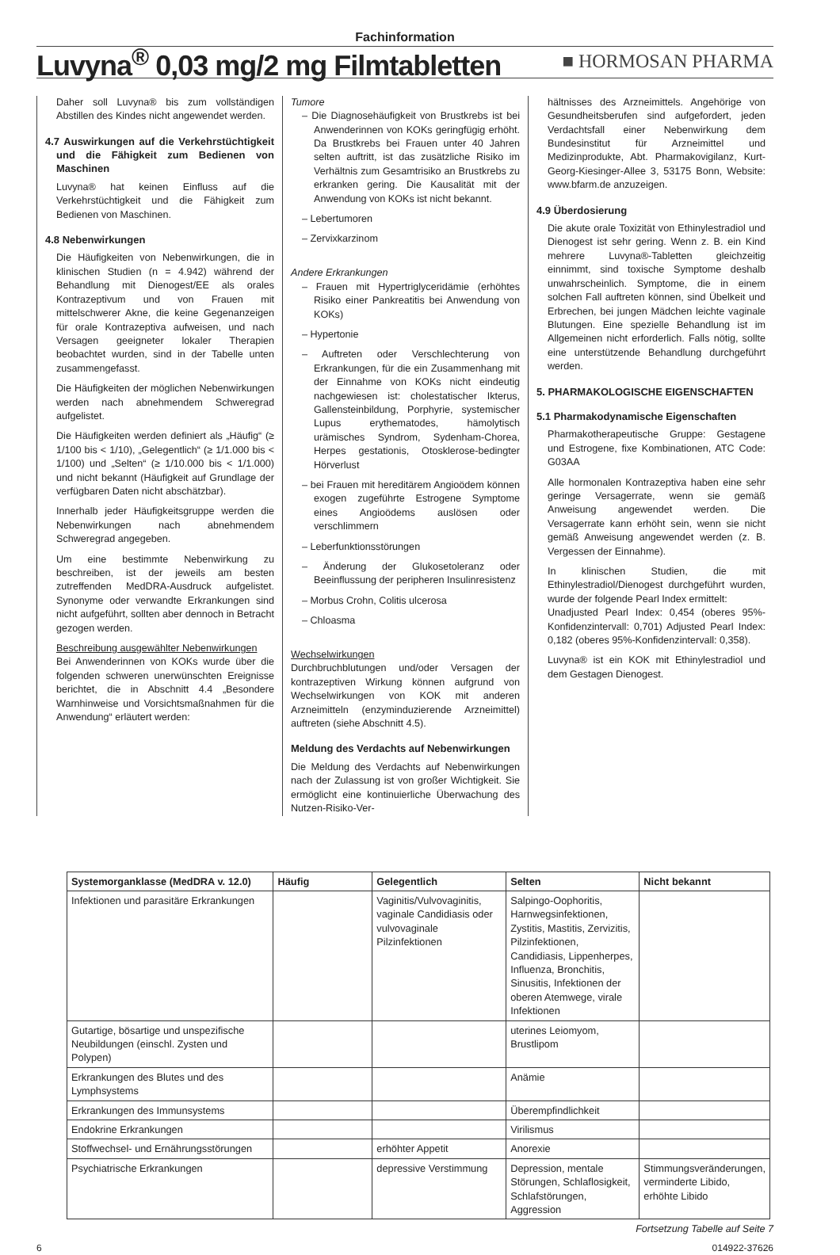Fachinformation
Luvyna<sup>®</sup> 0,03 mg/2 mg Filmtabletten
■ HORMOSAN PHARMA
Daher soll Luvyna® bis zum vollständigen Abstillen des Kindes nicht angewendet werden.
4.7 Auswirkungen auf die Verkehrstüchtigkeit und die Fähigkeit zum Bedienen von Maschinen
Luvyna® hat keinen Einfluss auf die Verkehrstüchtigkeit und die Fähigkeit zum Bedienen von Maschinen.
4.8 Nebenwirkungen
Die Häufigkeiten von Nebenwirkungen, die in klinischen Studien (n = 4.942) während der Behandlung mit Dienogest/EE als orales Kontrazeptivum und von Frauen mit mittelschwerer Akne, die keine Gegenanzeigen für orale Kontrazeptiva aufweisen, und nach Versagen geeigneter lokaler Therapien beobachtet wurden, sind in der Tabelle unten zusammengefasst.
Die Häufigkeiten der möglichen Nebenwirkungen werden nach abnehmendem Schweregrad aufgelistet.
Die Häufigkeiten werden definiert als „Häufig“ (≥ 1/100 bis < 1/10), „Gelegentlich“ (≥ 1/1.000 bis < 1/100) und „Selten“ (≥ 1/10.000 bis < 1/1.000) und nicht bekannt (Häufigkeit auf Grundlage der verfügbaren Daten nicht abschätzbar).
Innerhalb jeder Häufigkeitsgruppe werden die Nebenwirkungen nach abnehmendem Schweregrad angegeben.
Um eine bestimmte Nebenwirkung zu beschreiben, ist der jeweils am besten zutreffenden MedDRA-Ausdruck aufgelistet. Synonyme oder verwandte Erkrankungen sind nicht aufgeführt, sollten aber dennoch in Betracht gezogen werden.
Beschreibung ausgewählter Nebenwirkungen
Bei Anwenderinnen von KOKs wurde über die folgenden schweren unerwünschten Ereignisse berichtet, die in Abschnitt 4.4 „Besondere Warnhinweise und Vorsichtsmaßnahmen für die Anwendung“ erläutert werden:
Tumore
– Die Diagnosehäufigkeit von Brustkrebs ist bei Anwenderinnen von KOKs geringfügig erhöht. Da Brustkrebs bei Frauen unter 40 Jahren selten auftritt, ist das zusätzliche Risiko im Verhältnis zum Gesamtrisiko an Brustkrebs zu erkranken gering. Die Kausalität mit der Anwendung von KOKs ist nicht bekannt.
– Lebertumoren
– Zervixkarzinom
Andere Erkrankungen
– Frauen mit Hypertriglyceridämie (erhöhtes Risiko einer Pankreatitis bei Anwendung von KOKs)
– Hypertonie
– Auftreten oder Verschlechterung von Erkrankungen, für die ein Zusammenhang mit der Einnahme von KOKs nicht eindeutig nachgewiesen ist: cholestatischer Ikterus, Gallensteinbildung, Porphyrie, systemischer Lupus erythematodes, hämolytisch urämisches Syndrom, Sydenham-Chorea, Herpes gestationis, Otosklerose-bedingter Hörverlust
– bei Frauen mit hereditärem Angioödem können exogen zugeführte Estrogene Symptome eines Angioödems auslösen oder verschlimmern
– Leberfunktionsstörungen
– Änderung der Glukosetoleranz oder Beeinflussung der peripheren Insulinresistenz
– Morbus Crohn, Colitis ulcerosa
– Chloasma
Wechselwirkungen
Durchbruchblutungen und/oder Versagen der kontrazeptiven Wirkung können aufgrund von Wechselwirkungen von KOK mit anderen Arzneimitteln (enzyminduzierende Arzneimittel) auftreten (siehe Abschnitt 4.5).
Meldung des Verdachts auf Nebenwirkungen
Die Meldung des Verdachts auf Nebenwirkungen nach der Zulassung ist von großer Wichtigkeit. Sie ermöglicht eine kontinuierliche Überwachung des Nutzen-Risiko-Ver-
hältnisses des Arzneimittels. Angehörige von Gesundheitsberufen sind aufgefordert, jeden Verdachtsfall einer Nebenwirkung dem Bundesinstitut für Arzneimittel und Medizinprodukte, Abt. Pharmakovigilanz, Kurt-Georg-Kiesinger-Allee 3, 53175 Bonn, Website: www.bfarm.de anzuzeigen.
4.9 Überdosierung
Die akute orale Toxizität von Ethinylestradiol und Dienogest ist sehr gering. Wenn z. B. ein Kind mehrere Luvyna®-Tabletten gleichzeitig einnimmt, sind toxische Symptome deshalb unwahrscheinlich. Symptome, die in einem solchen Fall auftreten können, sind Übelkeit und Erbrechen, bei jungen Mädchen leichte vaginale Blutungen. Eine spezielle Behandlung ist im Allgemeinen nicht erforderlich. Falls nötig, sollte eine unterstützende Behandlung durchgeführt werden.
5. PHARMAKOLOGISCHE EIGENSCHAFTEN
5.1 Pharmakodynamische Eigenschaften
Pharmakotherapeutische Gruppe: Gestagene und Estrogene, fixe Kombinationen, ATC Code: G03AA
Alle hormonalen Kontrazeptiva haben eine sehr geringe Versagerrate, wenn sie gemäß Anweisung angewendet werden. Die Versagerrate kann erhöht sein, wenn sie nicht gemäß Anweisung angewendet werden (z. B. Vergessen der Einnahme).
In klinischen Studien, die mit Ethinylestradiol/Dienogest durchgeführt wurden, wurde der folgende Pearl Index ermittelt:
Unadjusted Pearl Index: 0,454 (oberes 95%-Konfidenzintervall: 0,701) Adjusted Pearl Index: 0,182 (oberes 95%-Konfidenzintervall: 0,358).
Luvyna® ist ein KOK mit Ethinylestradiol und dem Gestagen Dienogest.
| Systemorganklasse (MedDRA v. 12.0) | Häufig | Gelegentlich | Selten | Nicht bekannt |
| --- | --- | --- | --- | --- |
| Infektionen und parasitäre Erkrankungen | | Vaginitis/Vulvovaginitis, vaginale Candidiasis oder vulvovaginale Pilzinfektionen | Salpingo-Oophoritis, Harnwegsinfektionen, Zystitis, Mastitis, Zervizitis, Pilzinfektionen, Candidiasis, Lippenherpes, Influenza, Bronchitis, Sinusitis, Infektionen der oberen Atemwege, virale Infektionen | |
| Gutartige, bösartige und unspezifische Neubildungen (einschl. Zysten und Polypen) | | | uterines Leiomyom, Brustlipom | |
| Erkrankungen des Blutes und des Lymphsystems | | | Anämie | |
| Erkrankungen des Immunsystems | | | Überempfindlichkeit | |
| Endokrine Erkrankungen | | | Virilismus | |
| Stoffwechsel- und Ernährungsstörungen | | erhöhter Appetit | Anorexie | |
| Psychiatrische Erkrankungen | | depressive Verstimmung | Depression, mentale Störungen, Schlaflosigkeit, Schlafstörungen, Aggression | Stimmungsveränderungen, verminderte Libido, erhöhte Libido |
Fortsetzung Tabelle auf Seite 7
6 014922-37626